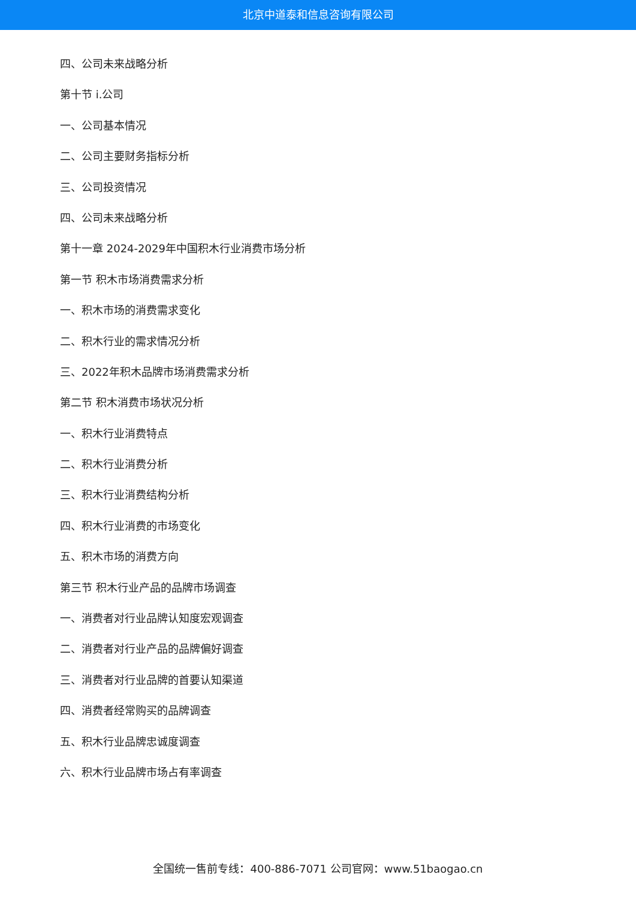北京中道泰和信息咨询有限公司
四、公司未来战略分析
第十节 i.公司
一、公司基本情况
二、公司主要财务指标分析
三、公司投资情况
四、公司未来战略分析
第十一章 2024-2029年中国积木行业消费市场分析
第一节 积木市场消费需求分析
一、积木市场的消费需求变化
二、积木行业的需求情况分析
三、2022年积木品牌市场消费需求分析
第二节 积木消费市场状况分析
一、积木行业消费特点
二、积木行业消费分析
三、积木行业消费结构分析
四、积木行业消费的市场变化
五、积木市场的消费方向
第三节 积木行业产品的品牌市场调查
一、消费者对行业品牌认知度宏观调查
二、消费者对行业产品的品牌偏好调查
三、消费者对行业品牌的首要认知渠道
四、消费者经常购买的品牌调查
五、积木行业品牌忠诚度调查
六、积木行业品牌市场占有率调查
全国统一售前专线：400-886-7071 公司官网：www.51baogao.cn